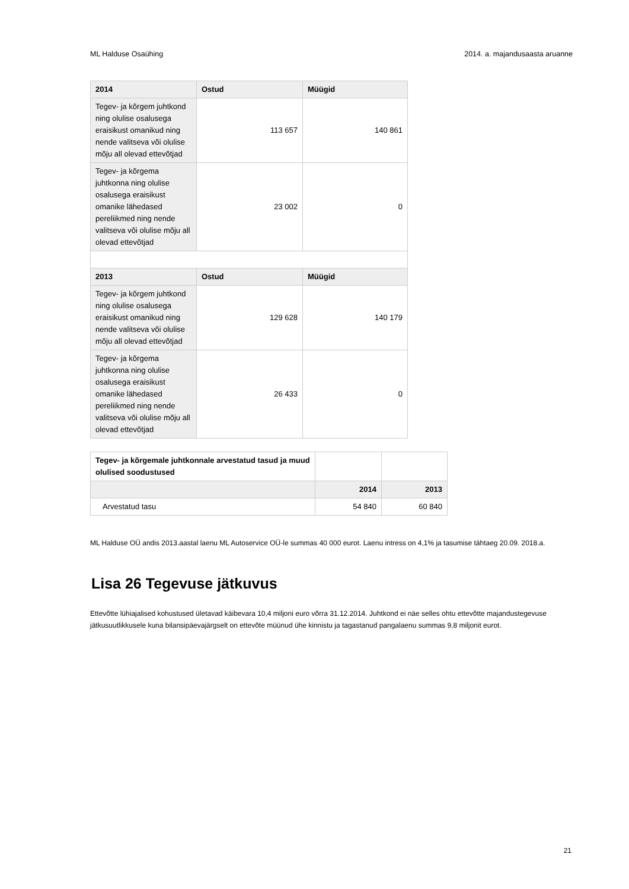ML Halduse Osaühing 2014. a. majandusaasta aruanne
| 2014 | Ostud | Müügid |
| --- | --- | --- |
| Tegev- ja kõrgem juhtkond ning olulise osalusega eraisikust omanikud ning nende valitseva või olulise mõju all olevad ettevõtjad | 113 657 | 140 861 |
| Tegev- ja kõrgema juhtkonna ning olulise osalusega eraisikust omanike lähedased pereliikmed ning nende valitseva või olulise mõju all olevad ettevõtjad | 23 002 | 0 |
| 2013 | Ostud | Müügid |
| Tegev- ja kõrgem juhtkond ning olulise osalusega eraisikust omanikud ning nende valitseva või olulise mõju all olevad ettevõtjad | 129 628 | 140 179 |
| Tegev- ja kõrgema juhtkonna ning olulise osalusega eraisikust omanike lähedased pereliikmed ning nende valitseva või olulise mõju all olevad ettevõtjad | 26 433 | 0 |
| Tegev- ja kõrgemale juhtkonnale arvestatud tasud ja muud olulised soodustused | | |
| | 2014 | 2013 |
| Arvestatud tasu | 54 840 | 60 840 |
ML Halduse OÜ andis 2013.aastal laenu ML Autoservice OÜ-le summas 40 000 eurot. Laenu intress on 4,1% ja tasumise tähtaeg 20.09. 2018.a.
Lisa 26 Tegevuse jätkuvus
Ettevõtte lühiajalised kohustused ületavad käibevara 10,4 miljoni euro võrra 31.12.2014. Juhtkond ei näe selles ohtu ettevõtte majandustegevuse jätkusuutlikkusele kuna bilansipäevajärgselt on ettevõte müünud ühe kinnistu ja tagastanud pangalaenu summas 9,8 miljonit eurot.
21